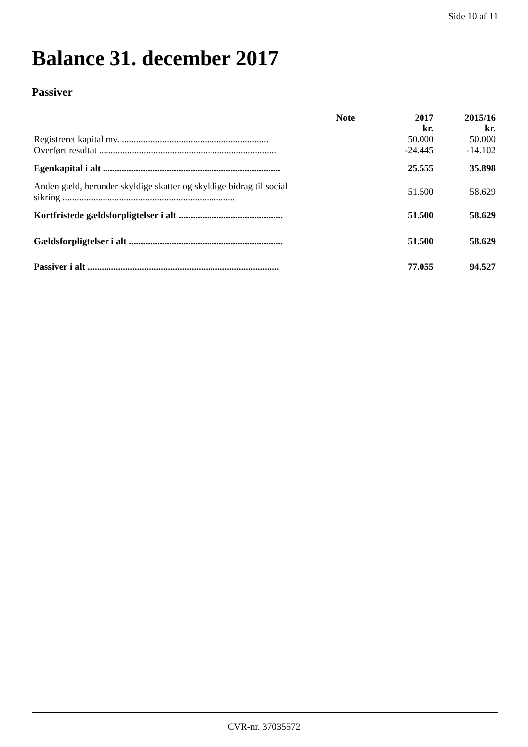Side 10 af 11
Balance 31. december 2017
Passiver
| | Note | 2017 | 2015/16 |
| --- | --- | --- | --- |
| | | kr. | kr. |
| Registreret kapital mv. .............................................................. | | 50.000 | 50.000 |
| Overført resultat ........................................................................... | | -24.445 | -14.102 |
| Egenkapital i alt ........................................................................... | | 25.555 | 35.898 |
| Anden gæld, herunder skyldige skatter og skyldige bidrag til social sikring ......................................................................... | | 51.500 | 58.629 |
| Kortfristede gældsforpligtelser i alt ............................................ | | 51.500 | 58.629 |
| Gældsforpligtelser i alt ................................................................. | | 51.500 | 58.629 |
| Passiver i alt ................................................................................. | | 77.055 | 94.527 |
CVR-nr. 37035572